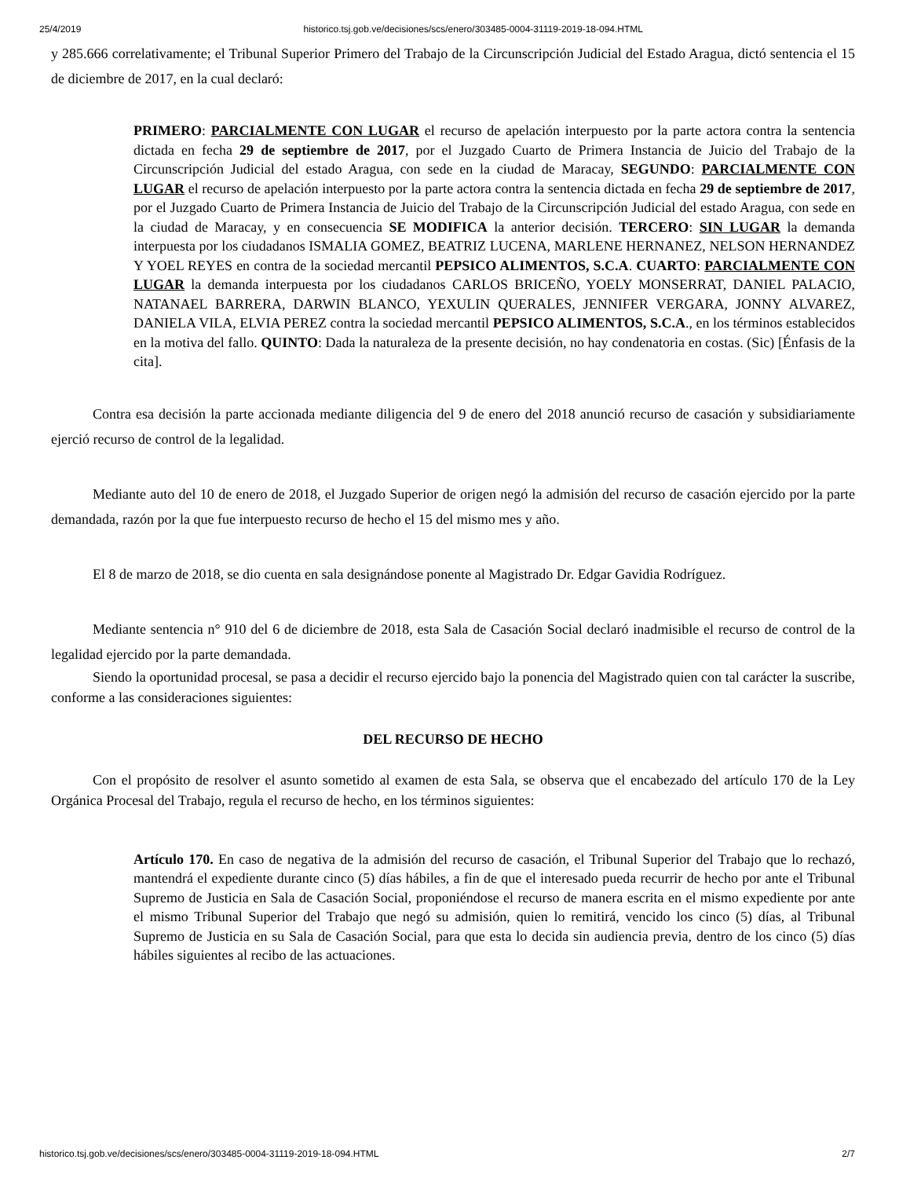25/4/2019 historico.tsj.gob.ve/decisiones/scs/enero/303485-0004-31119-2019-18-094.HTML
y 285.666 correlativamente; el Tribunal Superior Primero del Trabajo de la Circunscripción Judicial del Estado Aragua, dictó sentencia el 15 de diciembre de 2017, en la cual declaró:
PRIMERO: PARCIALMENTE CON LUGAR el recurso de apelación interpuesto por la parte actora contra la sentencia dictada en fecha 29 de septiembre de 2017, por el Juzgado Cuarto de Primera Instancia de Juicio del Trabajo de la Circunscripción Judicial del estado Aragua, con sede en la ciudad de Maracay, SEGUNDO: PARCIALMENTE CON LUGAR el recurso de apelación interpuesto por la parte actora contra la sentencia dictada en fecha 29 de septiembre de 2017, por el Juzgado Cuarto de Primera Instancia de Juicio del Trabajo de la Circunscripción Judicial del estado Aragua, con sede en la ciudad de Maracay, y en consecuencia SE MODIFICA la anterior decisión. TERCERO: SIN LUGAR la demanda interpuesta por los ciudadanos ISMALIA GOMEZ, BEATRIZ LUCENA, MARLENE HERNANEZ, NELSON HERNANDEZ Y YOEL REYES en contra de la sociedad mercantil PEPSICO ALIMENTOS, S.C.A. CUARTO: PARCIALMENTE CON LUGAR la demanda interpuesta por los ciudadanos CARLOS BRICEÑO, YOELY MONSERRAT, DANIEL PALACIO, NATANAEL BARRERA, DARWIN BLANCO, YEXULIN QUERALES, JENNIFER VERGARA, JONNY ALVAREZ, DANIELA VILA, ELVIA PEREZ contra la sociedad mercantil PEPSICO ALIMENTOS, S.C.A., en los términos establecidos en la motiva del fallo. QUINTO: Dada la naturaleza de la presente decisión, no hay condenatoria en costas. (Sic) [Énfasis de la cita].
Contra esa decisión la parte accionada mediante diligencia del 9 de enero del 2018 anunció recurso de casación y subsidiariamente ejerció recurso de control de la legalidad.
Mediante auto del 10 de enero de 2018, el Juzgado Superior de origen negó la admisión del recurso de casación ejercido por la parte demandada, razón por la que fue interpuesto recurso de hecho el 15 del mismo mes y año.
El 8 de marzo de 2018, se dio cuenta en sala designándose ponente al Magistrado Dr. Edgar Gavidia Rodríguez.
Mediante sentencia n° 910 del 6 de diciembre de 2018, esta Sala de Casación Social declaró inadmisible el recurso de control de la legalidad ejercido por la parte demandada.
Siendo la oportunidad procesal, se pasa a decidir el recurso ejercido bajo la ponencia del Magistrado quien con tal carácter la suscribe, conforme a las consideraciones siguientes:
DEL RECURSO DE HECHO
Con el propósito de resolver el asunto sometido al examen de esta Sala, se observa que el encabezado del artículo 170 de la Ley Orgánica Procesal del Trabajo, regula el recurso de hecho, en los términos siguientes:
Artículo 170. En caso de negativa de la admisión del recurso de casación, el Tribunal Superior del Trabajo que lo rechazó, mantendrá el expediente durante cinco (5) días hábiles, a fin de que el interesado pueda recurrir de hecho por ante el Tribunal Supremo de Justicia en Sala de Casación Social, proponiéndose el recurso de manera escrita en el mismo expediente por ante el mismo Tribunal Superior del Trabajo que negó su admisión, quien lo remitirá, vencido los cinco (5) días, al Tribunal Supremo de Justicia en su Sala de Casación Social, para que esta lo decida sin audiencia previa, dentro de los cinco (5) días hábiles siguientes al recibo de las actuaciones.
historico.tsj.gob.ve/decisiones/scs/enero/303485-0004-31119-2019-18-094.HTML 2/7